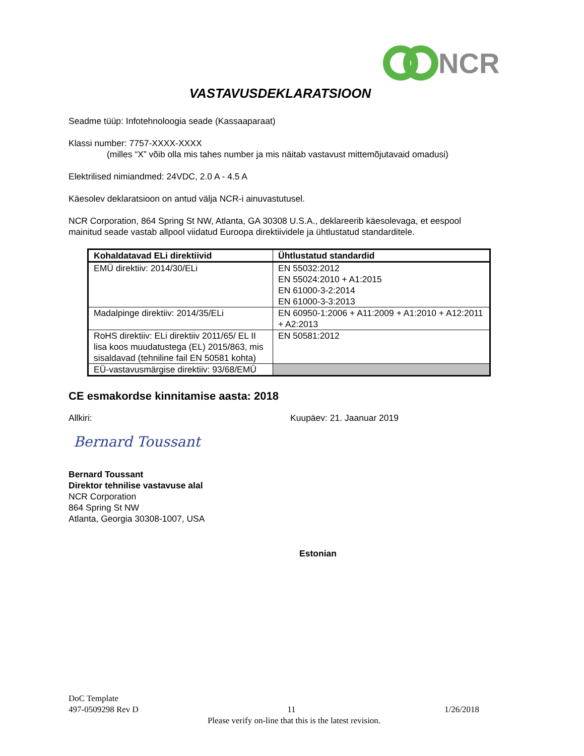NCR
VASTAVUSDEKLARATSIOON
Seadme tüüp: Infotehnoloogia seade (Kassaaparaat)
Klassi number: 7757-XXXX-XXXX
(milles “X” võib olla mis tahes number ja mis näitab vastavust mittemõjutavaid omadusi)
Elektrilised nimiandmed: 24VDC, 2.0 A - 4.5 A
Käesolev deklaratsioon on antud välja NCR-i ainuvastutusel.
NCR Corporation, 864 Spring St NW, Atlanta, GA 30308 U.S.A., deklareerib käesolevaga, et eespool mainitud seade vastab allpool viidatud Euroopa direktiividele ja ühtlustatud standarditele.
| Kohaldatavad ELi direktiivid | Ühtlustatud standardid |
| --- | --- |
| EMÜ direktiiv: 2014/30/ELi | EN 55032:2012 EN 55024:2010 + A1:2015 EN 61000-3-2:2014 EN 61000-3-3:2013 |
| Madalpinge direktiiv: 2014/35/ELi | EN 60950-1:2006 + A11:2009 + A1:2010 + A12:2011 + A2:2013 |
| RoHS direktiiv: ELi direktiiv 2011/65/ EL II lisa koos muudatustega (EL) 2015/863, mis sisaldavad (tehniline fail EN 50581 kohta) | EN 50581:2012 |
| EÜ-vastavusmärgise direktiiv: 93/68/EMÜ | |
CE esmakordse kinnitamise aasta: 2018
Allkiri: Kuupäev: 21. Jaanuar 2019
Bernard Toussant
Bernard Toussant
Direktor tehnilise vastavuse alal
NCR Corporation
864 Spring St NW
Atlanta, Georgia 30308-1007, USA
Estonian
DoC Template
497-0509298 Rev D 11 1/26/2018
Please verify on-line that this is the latest revision.